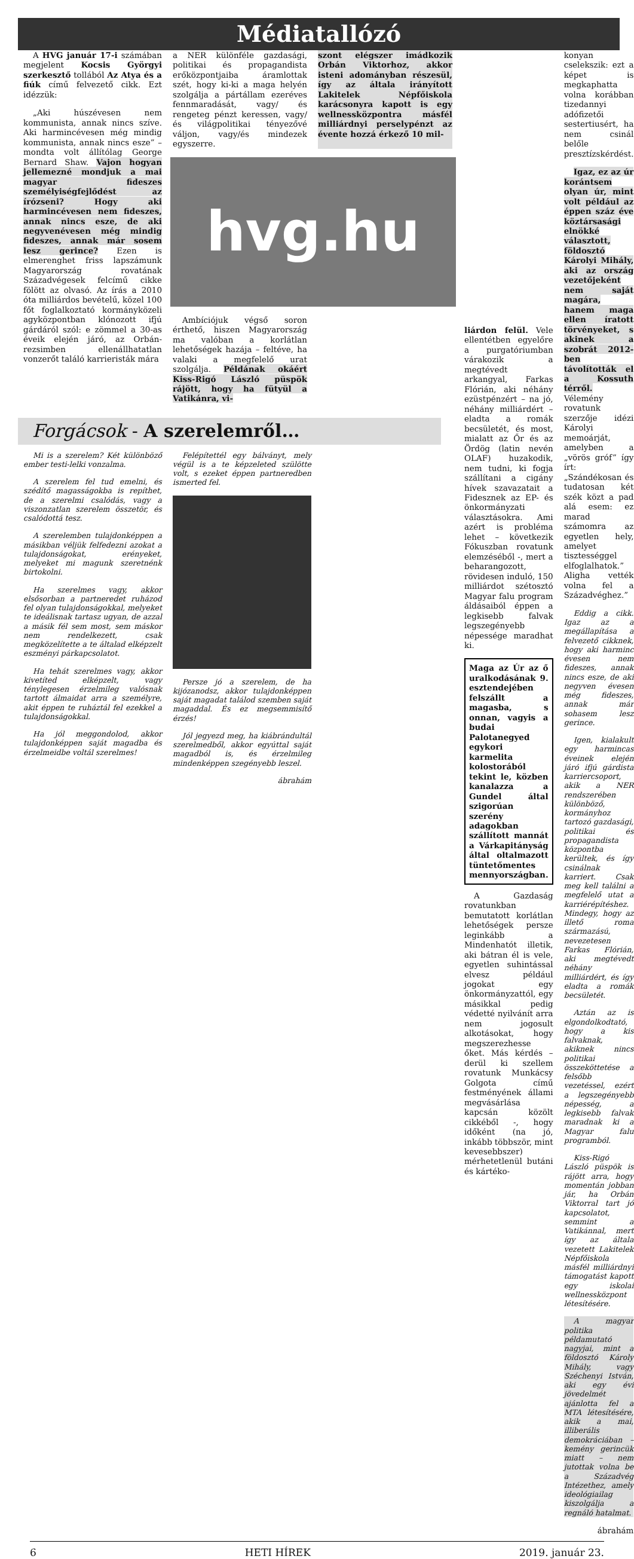Médiatallózó
A HVG január 17-i számában megjelent Kocsis Györgyi szerkesztő tollából Az Atya és a fiúk című felvezető cikk. Ezt idézzük:
„Aki húszévesen nem kommunista, annak nincs szíve. Aki harmincévesen még mindig kommunista, annak nincs esze” – mondta volt állítólag George Bernard Shaw. Vajon hogyan jellemezné mondjuk a mai magyar fideszes személyiségfejlődést az írózseni? Hogy aki harmincévesen nem fideszes, annak nincs esze, de aki negyvenévesen még mindig fideszes, annak már sosem lesz gerince? Ezen is elmerenghet friss lapszámunk Magyarország rovatának Századvégesek felcímű cikke fölött az olvasó. Az írás a 2010 óta milliárdos bevételű, közel 100 főt foglalkoztató kormányközeli agyközpontban klónozott ifjú gárdáról szól: e zömmel a 30-as éveik elején járó, az Orbán-rezsimben ellenállhatatlan vonzerőt találó karrieristák mára
a NER különféle gazdasági, politikai és propagandista erőközpontjaiba áramlottak szét, hogy ki-ki a maga helyén szolgálja a pártállam ezeréves fennmaradását, vagy/ és rengeteg pénzt keressen, vagy/és világpolitikai tényezővé váljon, vagy/és mindezek egyszerre.
szont elégszer imádkozik Orbán Viktorhoz, akkor isteni adományban részesül, így az általa irányított Lakitelek Népfőiskola karácsonyra kapott is egy wellnessközpontra másfél milliárdnyi perselypénzt az évente hozzá érkező 10 mil-
hvg.hu
Ambíciójuk végső soron érthető, hiszen Magyarország ma valóban a korlátlan lehetőségek hazája – feltéve, ha valaki a megfelelő urat szolgálja. Példának okáért Kiss-Rigó László püspök rájött, hogy ha fütyül a Vatikánra, vi-
Forgácsok - A szerelemről…
Mi is a szerelem? Két különböző ember testi-lelki vonzalma.
A szerelem fel tud emelni, és szédítő magasságokba is repíthet, de a szerelmi csalódás, vagy a viszonzatlan szerelem összetör, és csalódottá tesz.
A szerelemben tulajdonképpen a másikban véljük felfedezni azokat a tulajdonságokat, erényeket, melyeket mi magunk szeretnénk birtokolni.
Ha szerelmes vagy, akkor elsősorban a partneredet ruházod fel olyan tulajdonságokkal, melyeket te ideálisnak tartasz ugyan, de azzal a másik fél sem most, sem máskor nem rendelkezett, csak megközelítette a te általad elképzelt eszményi párkapcsolatot.
Ha tehát szerelmes vagy, akkor kivetíted elképzelt, vagy ténylegesen érzelmileg valósnak tartott álmaidat arra a személyre, akit éppen te ruháztál fel ezekkel a tulajdonságokkal.
Ha jól meggondolod, akkor tulajdonképpen saját magadba és érzelmeidbe voltál szerelmes!
Felépítettél egy bálványt, mely végül is a te képzeleted szülötte volt, s ezeket éppen partneredben ismerted fel.
Persze jó a szerelem, de ha kijózanodsz, akkor tulajdonképpen saját magadat találod szemben saját magaddal. És ez megsemmisítő érzés!
Jól jegyezd meg, ha kiábrándultál szerelmedből, akkor egyúttal saját magadból is, és érzelmileg mindenképpen szegényebb leszel.
ábrahám
liárdon felül. Vele ellentétben egyelőre a purgatóriumban várakozik a megtévedt arkangyal, Farkas Flórián, aki néhány ezüstpénzért – na jó, néhány milliárdért – eladta a romák becsületét, és most, mialatt az Őr és az Ördög (latin nevén OLAF) huzakodik, nem tudni, ki fogja szállítani a cigány hívek szavazatait a Fidesznek az EP- és önkormányzati választásokra. Ami azért is probléma lehet – következik Fókuszban rovatunk elemzéséből -, mert a beharangozott, rövidesen induló, 150 milliárdot szétosztó Magyar falu program áldásaiból éppen a legkisebb falvak legszegényebb népessége maradhat ki.
Maga az Úr az ő uralkodásának 9. esztendejében felszállt a magasba, s onnan, vagyis a budai Palotanegyed egykori karmelita kolostorából tekint le, közben kanalazza a Gundel által szigorúan szerény adagokban szállított mannát a Várkapitányság által oltalmazott tüntetőmentes mennyországban.
A Gazdaság rovatunkban bemutatott korlátlan lehetőségek persze leginkább a Mindenhatót illetik, aki bátran él is vele, egyetlen suhintással elvesz például jogokat egy önkormányzattól, egy másikkal pedig védetté nyilvánít arra nem jogosult alkotásokat, hogy megszerezhesse őket. Más kérdés – derül ki szellem rovatunk Munkácsy Golgota című festményének állami megvásárlása kapcsán közölt cikkéből -, hogy időként (na jó, inkább többször, mint kevesebbszer) mérhetetlenül butáni és kártéko-
konyan cselekszik: ezt a képet is megkaphatta volna korábban tizedannyi adófizetői sestertiusért, ha nem csinál belőle presztízskérdést.
Igaz, ez az úr korántsem olyan úr, mint volt például az éppen száz éve köztársasági elnökké választott, földosztó Károlyi Mihály, aki az ország vezetőjeként nem saját magára, hanem maga ellen íratott törvényeket, s akinek a szobrát 2012-ben távolították el a Kossuth térről. Vélemény rovatunk szerzője idézi Károlyi memoárját, amelyben a „vörös gróf” így írt: „Szándékosan és tudatosan két szék közt a pad alá esem: ez marad számomra az egyetlen hely, amelyet tisztességgel elfoglalhatok.” Aligha vették volna fel a Századvéghez.”
Eddig a cikk. Igaz az a megállapítása a felvezető cikknek, hogy aki harminc évesen nem fideszes, annak nincs esze, de aki negyven évesen még fideszes, annak már sohasem lesz gerince.
Igen, kialakult egy harmincas éveinek elején járó ifjú gárdista karriercsoport, akik a NER rendszerében különböző, kormányhoz tartozó gazdasági, politikai és propagandista központba kerültek, és így csinálnak karriert. Csak meg kell találni a megfelelő utat a karriérépítéshez. Mindegy, hogy az illető roma származású, nevezetesen Farkas Flórián, aki megtévedt néhány milliárdért, és így eladta a romák becsületét.
Aztán az is elgondolkodtató, hogy a kis falvaknak, akiknek nincs politikai összeköttetése a felsőbb vezetéssel, ezért a legszegényebb népesség, a legkisebb falvak maradnak ki a Magyar falu programból.
Kiss-Rigó László püspök is rájött arra, hogy momentán jobban jár, ha Orbán Viktorral tart jó kapcsolatot, semmint a Vatikánnal, mert így az általa vezetett Lakitelek Népfőiskola másfél milliárdnyi támogatást kapott egy iskolai wellnessközpont létesítésére.
A magyar politika példamutató nagyjai, mint a földosztó Károly Mihály, vagy Széchenyi István, aki egy évi jövedelmét ajánlotta fel a MTA létesítésére, akik a mai, illiberális demokráciában – kemény gerincük miatt – nem jutottak volna be a Századvég Intézethez, amely ideológiailag kiszolgálja a regnáló hatalmat.
ábrahám
6 HETI HÍREK 2019. január 23.